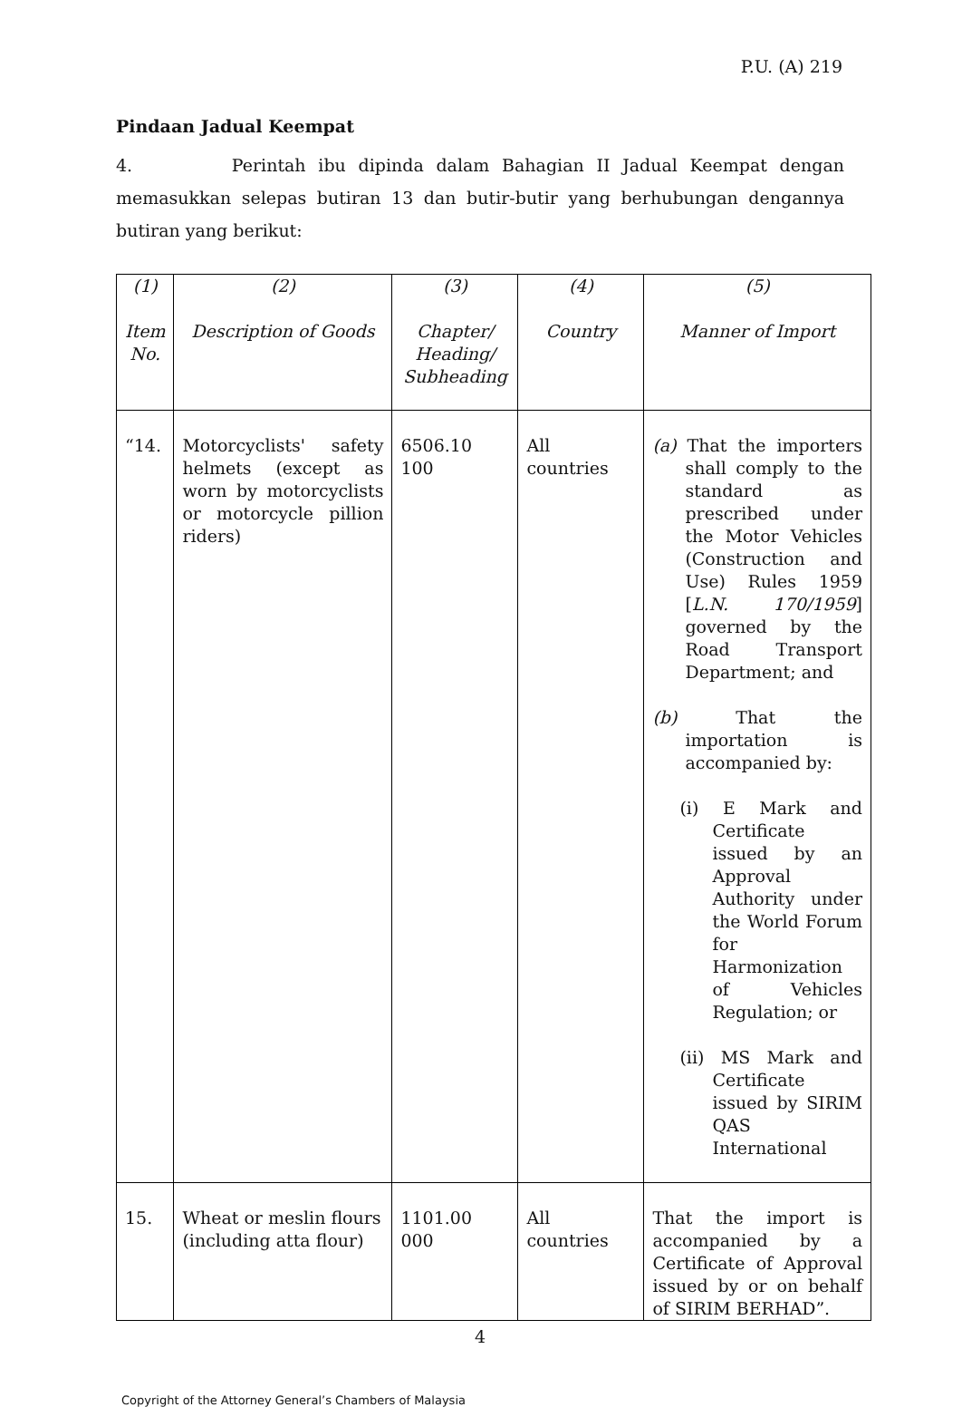P.U. (A) 219
Pindaan Jadual Keempat
4. Perintah ibu dipinda dalam Bahagian II Jadual Keempat dengan memasukkan selepas butiran 13 dan butir-butir yang berhubungan dengannya butiran yang berikut:
| (1) Item No. | (2) Description of Goods | (3) Chapter/ Heading/ Subheading | (4) Country | (5) Manner of Import |
| “14. | Motorcyclists' safety helmets (except as worn by motorcyclists or motorcycle pillion riders) | 6506.10 100 | All countries | (a) That the importers shall comply to the standard as prescribed under the Motor Vehicles (Construction and Use) Rules 1959 [ L.N. 170/1959 ] governed by the Road Transport Department; and (b) That the importation is accompanied by: (i) E Mark and Certificate issued by an Approval Authority under the World Forum for Harmonization of Vehicles Regulation; or (ii) MS Mark and Certificate issued by SIRIM QAS International |
| 15. | Wheat or meslin flours (including atta flour) | 1101.00 000 | All countries | That the import is accompanied by a Certificate of Approval issued by or on behalf of SIRIM BERHAD”. |
4
Copyright of the Attorney General’s Chambers of Malaysia